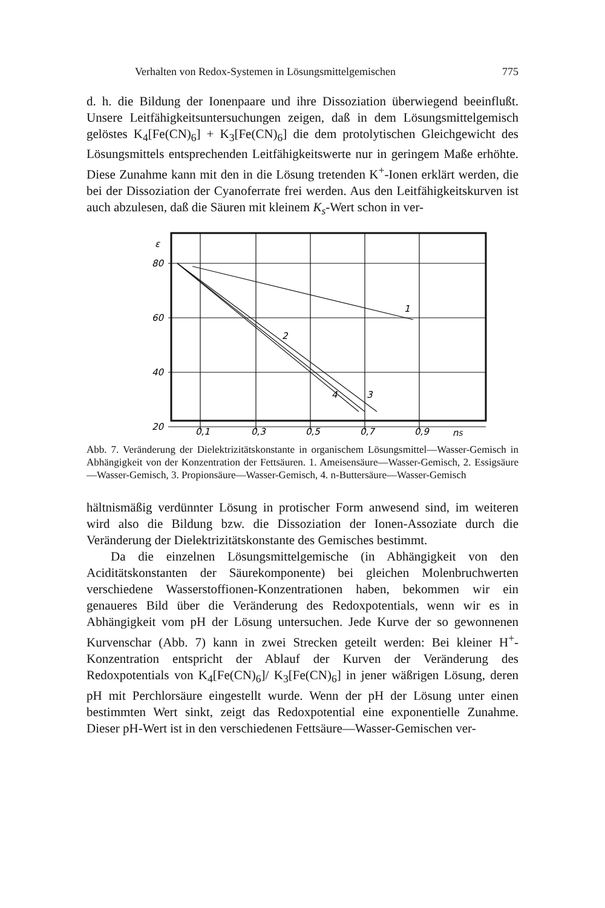Verhalten von Redox-Systemen in Lösungsmittelgemischen 775
d. h. die Bildung der Ionenpaare und ihre Dissoziation überwiegend beeinflußt. Unsere Leitfähigkeitsuntersuchungen zeigen, daß in dem Lösungsmittelgemisch gelöstes K<sub>4</sub>[Fe(CN)<sub>6</sub>] + K<sub>3</sub>[Fe(CN)<sub>6</sub>] die dem protolytischen Gleichgewicht des Lösungsmittels entsprechenden Leitfähigkeitswerte nur in geringem Maße erhöhte. Diese Zunahme kann mit den in die Lösung tretenden K<sup>+</sup>-Ionen erklärt werden, die bei der Dissoziation der Cyanoferrate frei werden. Aus den Leitfähigkeitskurven ist auch abzulesen, daß die Säuren mit kleinem K<sub>s</sub>-Wert schon in ver-
ε
80
60
40
20
0,1
0,3
0,5
0,7
0,9
nS
1
2
3
4
Abb. 7. Veränderung der Dielektrizitätskonstante in organischem Lösungsmittel—Wasser-Gemisch in Abhängigkeit von der Konzentration der Fettsäuren. 1. Ameisensäure—Wasser-Gemisch, 2. Essigsäure—Wasser-Gemisch, 3. Propionsäure—Wasser-Gemisch, 4. n-Buttersäure—Wasser-Gemisch
hältnismäßig verdünnter Lösung in protischer Form anwesend sind, im weiteren wird also die Bildung bzw. die Dissoziation der Ionen-Assoziate durch die Veränderung der Dielektrizitätskonstante des Gemisches bestimmt.
Da die einzelnen Lösungsmittelgemische (in Abhängigkeit von den Aciditätskonstanten der Säurekomponente) bei gleichen Molenbruchwerten verschiedene Wasserstoffionen-Konzentrationen haben, bekommen wir ein genaueres Bild über die Veränderung des Redoxpotentials, wenn wir es in Abhängigkeit vom pH der Lösung untersuchen. Jede Kurve der so gewonnenen Kurvenschar (Abb. 7) kann in zwei Strecken geteilt werden: Bei kleiner H<sup>+</sup>-Konzentration entspricht der Ablauf der Kurven der Veränderung des Redoxpotentials von K<sub>4</sub>[Fe(CN)<sub>6</sub>]/ K<sub>3</sub>[Fe(CN)<sub>6</sub>] in jener wäßrigen Lösung, deren pH mit Perchlorsäure eingestellt wurde. Wenn der pH der Lösung unter einen bestimmten Wert sinkt, zeigt das Redoxpotential eine exponentielle Zunahme. Dieser pH-Wert ist in den verschiedenen Fettsäure—Wasser-Gemischen ver-